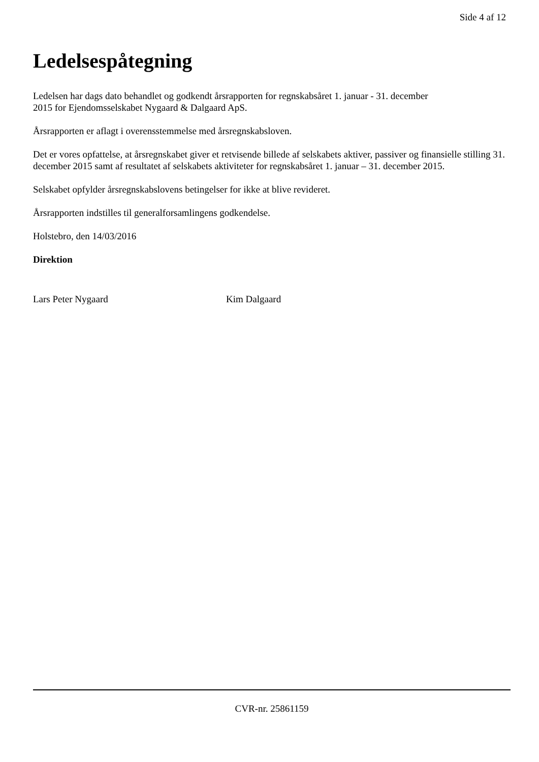Side 4 af 12
Ledelsespåtegning
Ledelsen har dags dato behandlet og godkendt årsrapporten for regnskabsåret 1. januar - 31. december
2015 for Ejendomsselskabet Nygaard & Dalgaard ApS.
Årsrapporten er aflagt i overensstemmelse med årsregnskabsloven.
Det er vores opfattelse, at årsregnskabet giver et retvisende billede af selskabets aktiver, passiver og finansielle stilling 31. december 2015 samt af resultatet af selskabets aktiviteter for regnskabsåret 1. januar – 31. december 2015.
Selskabet opfylder årsregnskabslovens betingelser for ikke at blive revideret.
Årsrapporten indstilles til generalforsamlingens godkendelse.
Holstebro, den 14/03/2016
Direktion
Lars Peter Nygaard Kim Dalgaard
CVR-nr. 25861159